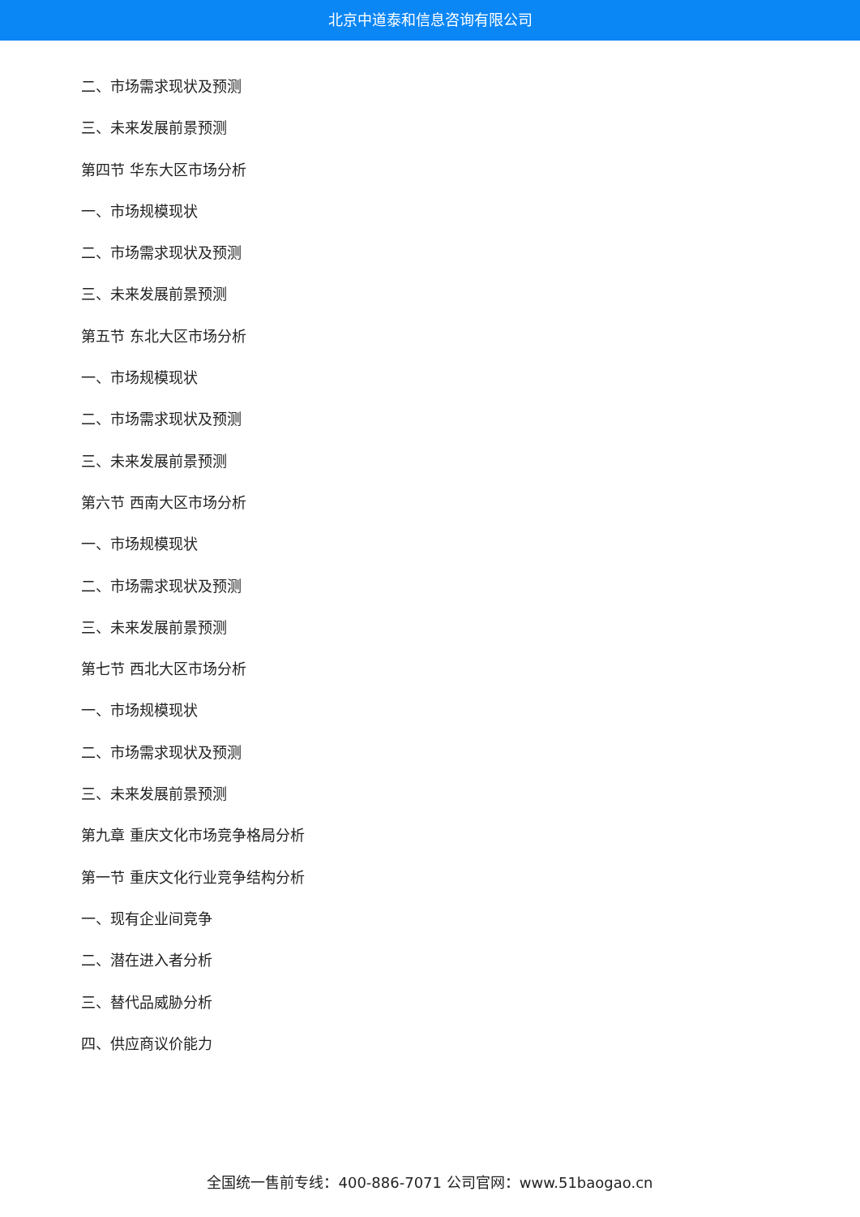北京中道泰和信息咨询有限公司
二、市场需求现状及预测
三、未来发展前景预测
第四节 华东大区市场分析
一、市场规模现状
二、市场需求现状及预测
三、未来发展前景预测
第五节 东北大区市场分析
一、市场规模现状
二、市场需求现状及预测
三、未来发展前景预测
第六节 西南大区市场分析
一、市场规模现状
二、市场需求现状及预测
三、未来发展前景预测
第七节 西北大区市场分析
一、市场规模现状
二、市场需求现状及预测
三、未来发展前景预测
第九章 重庆文化市场竞争格局分析
第一节 重庆文化行业竞争结构分析
一、现有企业间竞争
二、潜在进入者分析
三、替代品威胁分析
四、供应商议价能力
全国统一售前专线：400-886-7071 公司官网：www.51baogao.cn